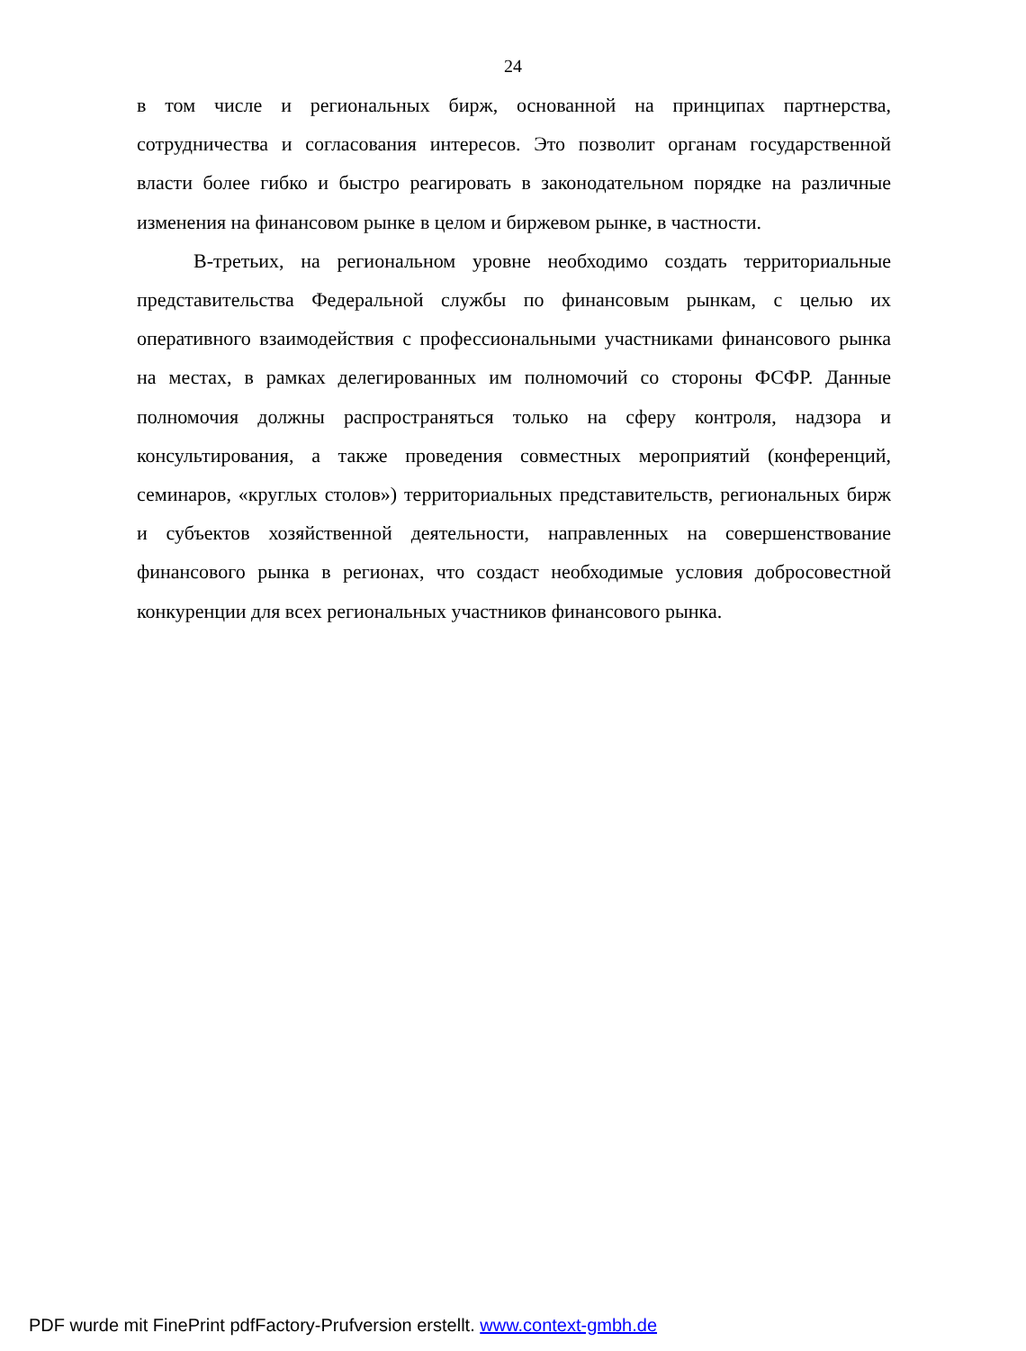24
в том числе и региональных бирж, основанной на принципах партнерства, сотрудничества и согласования интересов. Это позволит органам государственной власти более гибко и быстро реагировать в законодательном порядке на различные изменения на финансовом рынке в целом и биржевом рынке, в частности.
В-третьих, на региональном уровне необходимо создать территориальные представительства Федеральной службы по финансовым рынкам, с целью их оперативного взаимодействия с профессиональными участниками финансового рынка на местах, в рамках делегированных им полномочий со стороны ФСФР. Данные полномочия должны распространяться только на сферу контроля, надзора и консультирования, а также проведения совместных мероприятий (конференций, семинаров, «круглых столов») территориальных представительств, региональных бирж и субъектов хозяйственной деятельности, направленных на совершенствование финансового рынка в регионах, что создаст необходимые условия добросовестной конкуренции для всех региональных участников финансового рынка.
PDF wurde mit FinePrint pdfFactory-Prufversion erstellt. www.context-gmbh.de